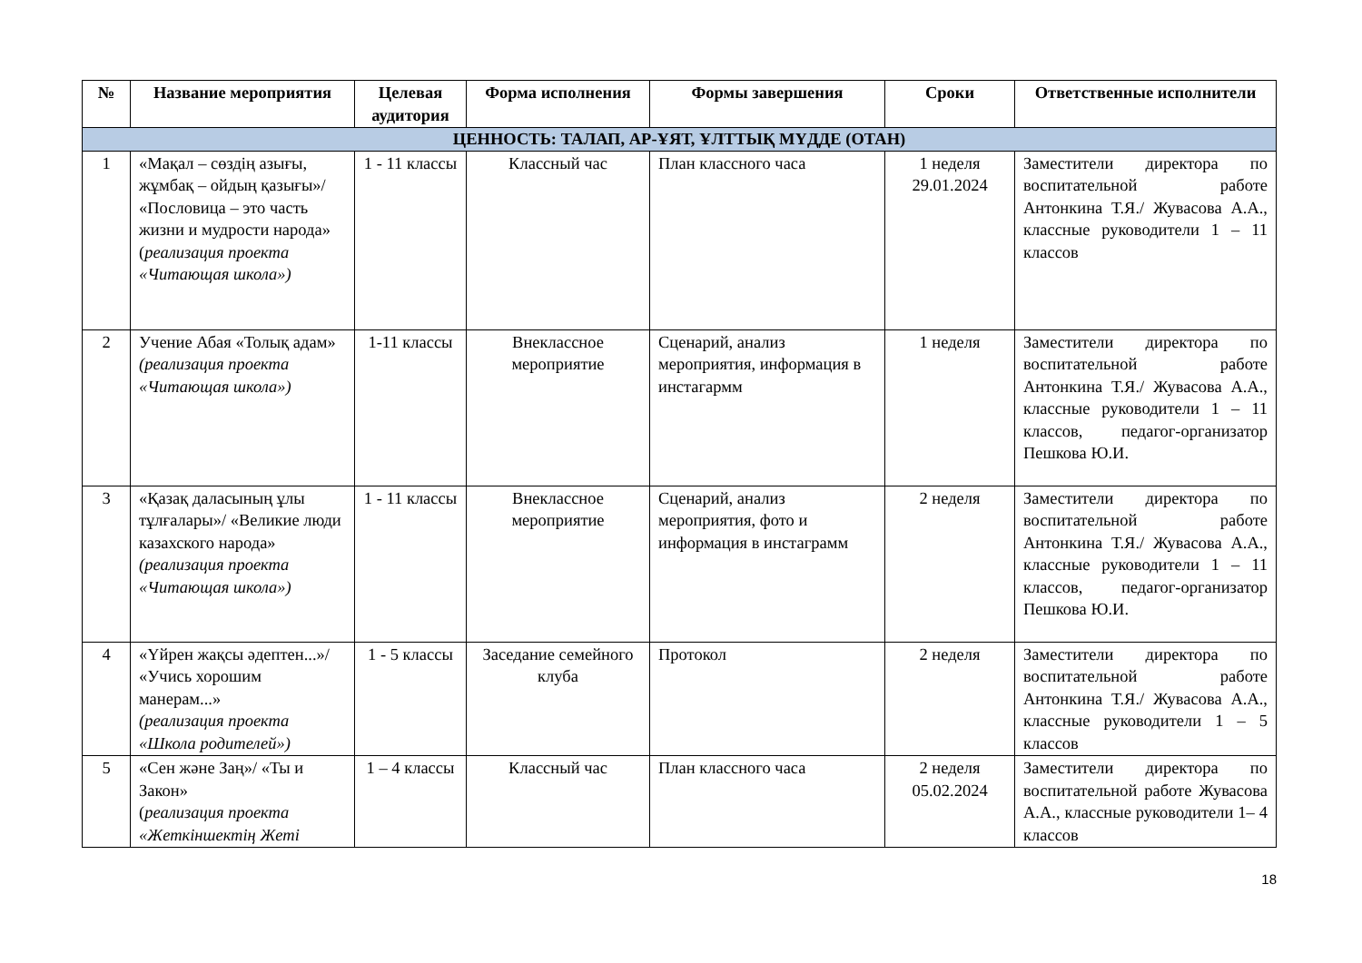| № | Название мероприятия | Целевая аудитория | Форма исполнения | Формы завершения | Сроки | Ответственные исполнители |
| --- | --- | --- | --- | --- | --- | --- |
| ЦЕННОСТЬ: ТАЛАП, АР-ҰЯТ, ҰЛТТЫҚ МҮДДЕ (ОТАН) | | | | | | |
| 1 | «Мақал – сөздің азығы, жұмбақ – ойдың қазығы»/ «Пословица – это часть жизни и мудрости народа» ( реализация проекта «Читающая школа») | 1 - 11 классы | Классный час | План классного часа | 1 неделя 29.01.2024 | Заместители директора по воспитательной работе Антонкина Т.Я./ Жувасова А.А., классные руководители 1 – 11 классов |
| 2 | Учение Абая «Толық адам» (реализация проекта «Читающая школа») | 1-11 классы | Внеклассное мероприятие | Сценарий, анализ мероприятия, информация в инстагармм | 1 неделя | Заместители директора по воспитательной работе Антонкина Т.Я./ Жувасова А.А., классные руководители 1 – 11 классов, педагог-организатор Пешкова Ю.И. |
| 3 | «Қазақ даласының ұлы тұлғалары»/ «Великие люди казахского народа» (реализация проекта «Читающая школа») | 1 - 11 классы | Внеклассное мероприятие | Сценарий, анализ мероприятия, фото и информация в инстаграмм | 2 неделя | Заместители директора по воспитательной работе Антонкина Т.Я./ Жувасова А.А., классные руководители 1 – 11 классов, педагог-организатор Пешкова Ю.И. |
| 4 | «Үйрен жақсы әдептен...»/ «Учись хорошим манерам...» (реализация проекта «Школа родителей») | 1 - 5 классы | Заседание семейного клуба | Протокол | 2 неделя | Заместители директора по воспитательной работе Антонкина Т.Я./ Жувасова А.А., классные руководители 1 – 5 классов |
| 5 | «Сен және Заң»/ «Ты и Закон» ( реализация проекта «Жеткіншектің Жеті | 1 – 4 классы | Классный час | План классного часа | 2 неделя 05.02.2024 | Заместители директора по воспитательной работе Жувасова А.А., классные руководители 1– 4 классов |
18